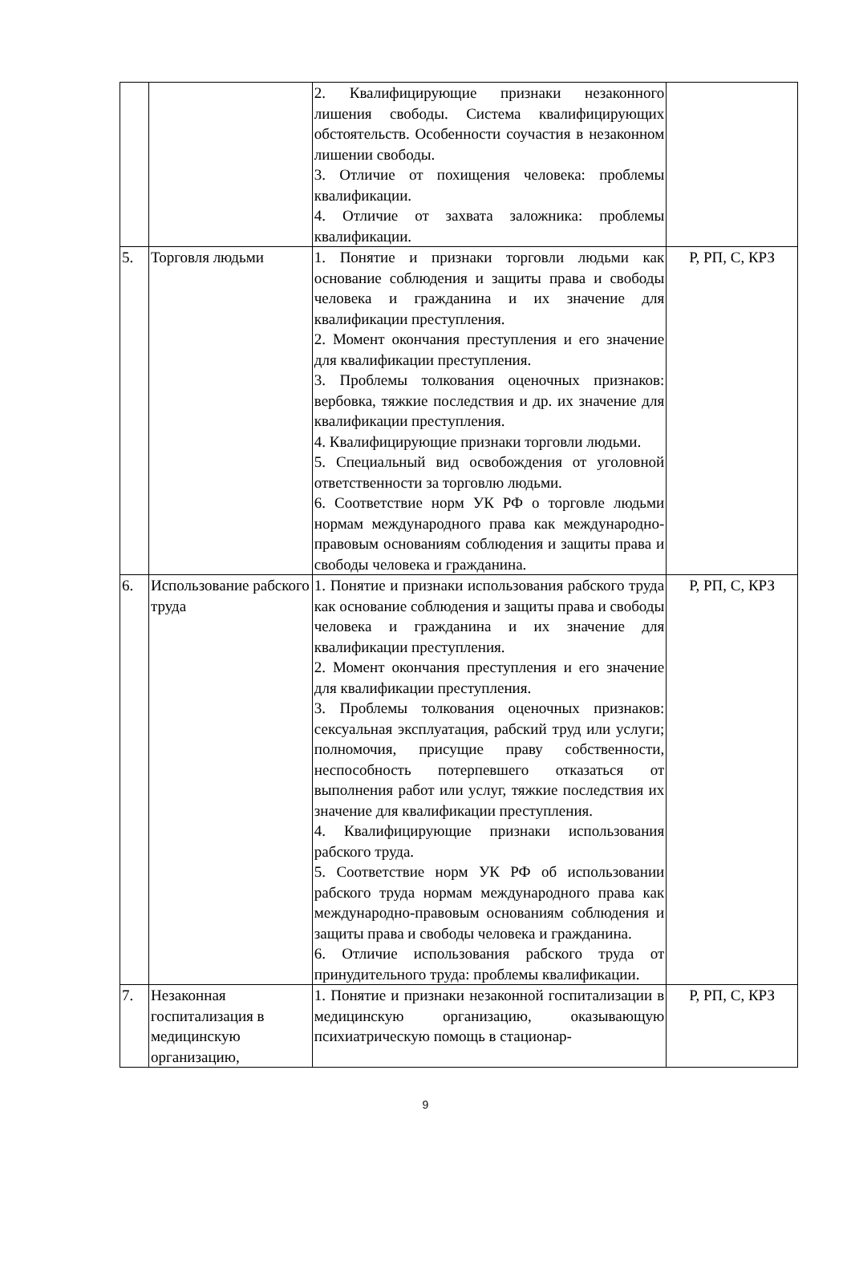| | | 2. Квалифицирующие признаки незаконного лишения свободы. Система квалифицирующих обстоятельств. Особенности соучастия в незаконном лишении свободы. 3. Отличие от похищения человека: проблемы квалификации. 4. Отличие от захвата заложника: проблемы квалификации. | |
| 5. | Торговля людьми | 1. Понятие и признаки торговли людьми как основание соблюдения и защиты права и свободы человека и гражданина и их значение для квалификации преступления. 2. Момент окончания преступления и его значение для квалификации преступления. 3. Проблемы толкования оценочных признаков: вербовка, тяжкие последствия и др. их значение для квалификации преступления. 4. Квалифицирующие признаки торговли людьми. 5. Специальный вид освобождения от уголовной ответственности за торговлю людьми. 6. Соответствие норм УК РФ о торговле людьми нормам международного права как международно-правовым основаниям соблюдения и защиты права и свободы человека и гражданина. | Р, РП, С, КРЗ |
| 6. | Использование рабского труда | 1. Понятие и признаки использования рабского труда как основание соблюдения и защиты права и свободы человека и гражданина и их значение для квалификации преступления. 2. Момент окончания преступления и его значение для квалификации преступления. 3. Проблемы толкования оценочных признаков: сексуальная эксплуатация, рабский труд или услуги; полномочия, присущие праву собственности, неспособность потерпевшего отказаться от выполнения работ или услуг, тяжкие последствия их значение для квалификации преступления. 4. Квалифицирующие признаки использования рабского труда. 5. Соответствие норм УК РФ об использовании рабского труда нормам международного права как международно-правовым основаниям соблюдения и защиты права и свободы человека и гражданина. 6. Отличие использования рабского труда от принудительного труда: проблемы квалификации. | Р, РП, С, КРЗ |
| 7. | Незаконная госпитализация в медицинскую организацию, | 1. Понятие и признаки незаконной госпитализации в медицинскую организацию, оказывающую психиатрическую помощь в стационар- | Р, РП, С, КРЗ |
9